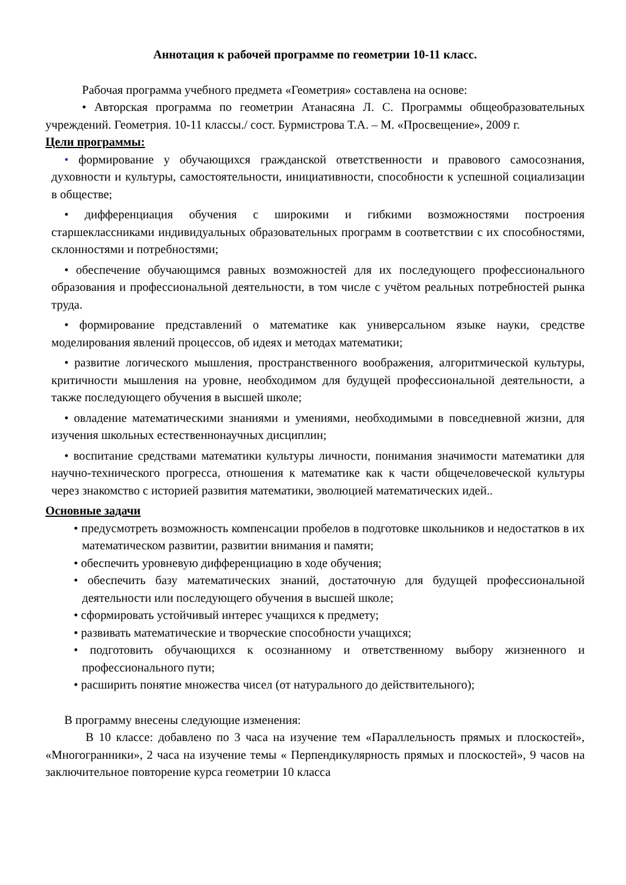Аннотация к рабочей программе по геометрии 10-11 класс.
Рабочая программа учебного предмета «Геометрия» составлена на основе:
• Авторская программа по геометрии Атанасяна Л. С. Программы общеобразовательных учреждений. Геометрия. 10-11 классы./ сост. Бурмистрова Т.А. – М. «Просвещение», 2009 г.
Цели программы:
• формирование у обучающихся гражданской ответственности и правового самосознания, духовности и культуры, самостоятельности, инициативности, способности к успешной социализации в обществе;
• дифференциация обучения с широкими и гибкими возможностями построения старшеклассниками индивидуальных образовательных программ в соответствии с их способностями, склонностями и потребностями;
• обеспечение обучающимся равных возможностей для их последующего профессионального образования и профессиональной деятельности, в том числе с учётом реальных потребностей рынка труда.
• формирование представлений о математике как универсальном языке науки, средстве моделирования явлений процессов, об идеях и методах математики;
• развитие логического мышления, пространственного воображения, алгоритмической культуры, критичности мышления на уровне, необходимом для будущей профессиональной деятельности, а также последующего обучения в высшей школе;
• овладение математическими знаниями и умениями, необходимыми в повседневной жизни, для изучения школьных естественнонаучных дисциплин;
• воспитание средствами математики культуры личности, понимания значимости математики для научно-технического прогресса, отношения к математике как к части общечеловеческой культуры через знакомство с историей развития математики, эволюцией математических идей..
Основные задачи
• предусмотреть возможность компенсации пробелов в подготовке школьников и недостатков в их математическом развитии, развитии внимания и памяти;
• обеспечить уровневую дифференциацию в ходе обучения;
• обеспечить базу математических знаний, достаточную для будущей профессиональной деятельности или последующего обучения в высшей школе;
• сформировать устойчивый интерес учащихся к предмету;
• развивать математические и творческие способности учащихся;
• подготовить обучающихся к осознанному и ответственному выбору жизненного и профессионального пути;
• расширить понятие множества чисел (от натурального до действительного);
В программу внесены следующие изменения:
В 10 классе: добавлено по 3 часа на изучение тем «Параллельность прямых и плоскостей», «Многогранники», 2 часа на изучение темы « Перпендикулярность прямых и плоскостей», 9 часов на заключительное повторение курса геометрии 10 класса